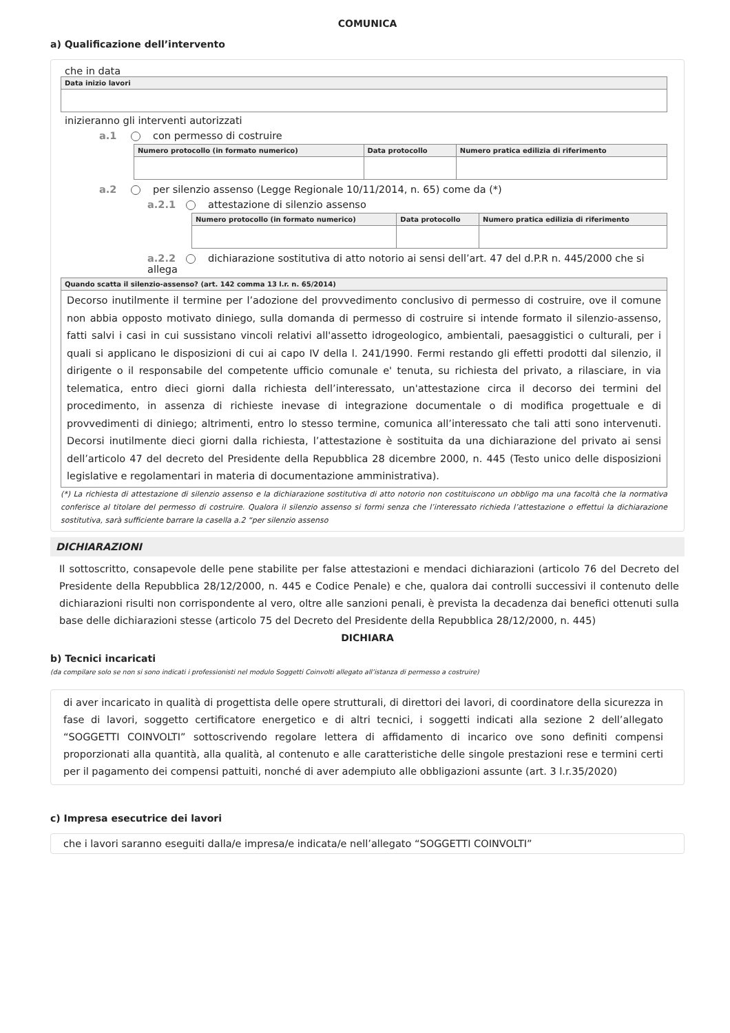COMUNICA
a) Qualificazione dell’intervento
che in data
| Data inizio lavori |
| --- |
inizieranno gli interventi autorizzati
a.1 con permesso di costruire
| Numero protocollo (in formato numerico) | Data protocollo | Numero pratica edilizia di riferimento |
| --- | --- | --- |
a.2 per silenzio assenso (Legge Regionale 10/11/2014, n. 65) come da (*)
a.2.1 attestazione di silenzio assenso
| Numero protocollo (in formato numerico) | Data protocollo | Numero pratica edilizia di riferimento |
| --- | --- | --- |
a.2.2 dichiarazione sostitutiva di atto notorio ai sensi dell’art. 47 del d.P.R n. 445/2000 che si allega
| Quando scatta il silenzio-assenso? (art. 142 comma 13 l.r. n. 65/2014) |
| --- |
Decorso inutilmente il termine per l’adozione del provvedimento conclusivo di permesso di costruire, ove il comune non abbia opposto motivato diniego, sulla domanda di permesso di costruire si intende formato il silenzio-assenso, fatti salvi i casi in cui sussistano vincoli relativi all'assetto idrogeologico, ambientali, paesaggistici o culturali, per i quali si applicano le disposizioni di cui ai capo IV della l. 241/1990. Fermi restando gli effetti prodotti dal silenzio, il dirigente o il responsabile del competente ufficio comunale e' tenuta, su richiesta del privato, a rilasciare, in via telematica, entro dieci giorni dalla richiesta dell’interessato, un'attestazione circa il decorso dei termini del procedimento, in assenza di richieste inevase di integrazione documentale o di modifica progettuale e di provvedimenti di diniego; altrimenti, entro lo stesso termine, comunica all’interessato che tali atti sono intervenuti. Decorsi inutilmente dieci giorni dalla richiesta, l’attestazione è sostituita da una dichiarazione del privato ai sensi dell’articolo 47 del decreto del Presidente della Repubblica 28 dicembre 2000, n. 445 (Testo unico delle disposizioni legislative e regolamentari in materia di documentazione amministrativa).
(*) La richiesta di attestazione di silenzio assenso e la dichiarazione sostitutiva di atto notorio non costituiscono un obbligo ma una facoltà che la normativa conferisce al titolare del permesso di costruire. Qualora il silenzio assenso si formi senza che l’interessato richieda l’attestazione o effettui la dichiarazione sostitutiva, sarà sufficiente barrare la casella a.2 “per silenzio assenso
DICHIARAZIONI
Il sottoscritto, consapevole delle pene stabilite per false attestazioni e mendaci dichiarazioni (articolo 76 del Decreto del Presidente della Repubblica 28/12/2000, n. 445 e Codice Penale) e che, qualora dai controlli successivi il contenuto delle dichiarazioni risulti non corrispondente al vero, oltre alle sanzioni penali, è prevista la decadenza dai benefici ottenuti sulla base delle dichiarazioni stesse (articolo 75 del Decreto del Presidente della Repubblica 28/12/2000, n. 445)
DICHIARA
b) Tecnici incaricati
(da compilare solo se non si sono indicati i professionisti nel modulo Soggetti Coinvolti allegato all’istanza di permesso a costruire)
di aver incaricato in qualità di progettista delle opere strutturali, di direttori dei lavori, di coordinatore della sicurezza in fase di lavori, soggetto certificatore energetico e di altri tecnici, i soggetti indicati alla sezione 2 dell’allegato “SOGGETTI COINVOLTI” sottoscrivendo regolare lettera di affidamento di incarico ove sono definiti compensi proporzionati alla quantità, alla qualità, al contenuto e alle caratteristiche delle singole prestazioni rese e termini certi per il pagamento dei compensi pattuiti, nonché di aver adempiuto alle obbligazioni assunte (art. 3 l.r.35/2020)
c) Impresa esecutrice dei lavori
che i lavori saranno eseguiti dalla/e impresa/e indicata/e nell’allegato “SOGGETTI COINVOLTI”